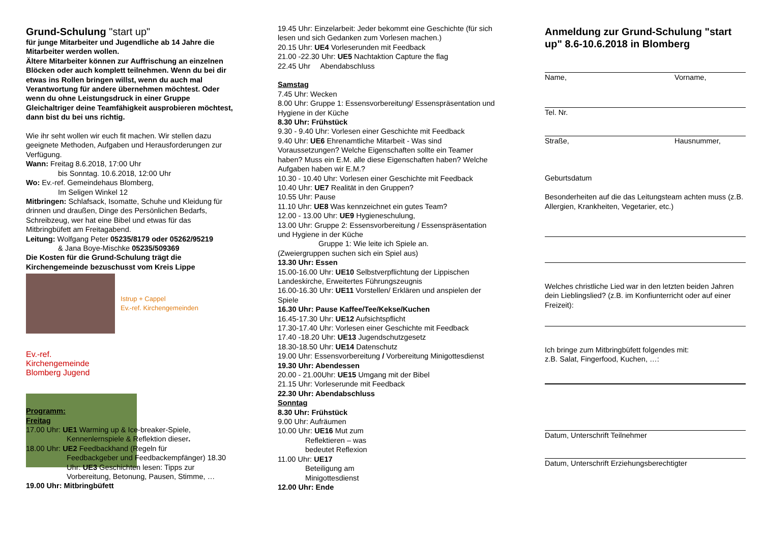Grund-Schulung "start up"
für junge Mitarbeiter und Jugendliche ab 14 Jahre die Mitarbeiter werden wollen.
Ältere Mitarbeiter können zur Auffrischung an einzelnen Blöcken oder auch komplett teilnehmen. Wenn du bei dir etwas ins Rollen bringen willst, wenn du auch mal Verantwortung für andere übernehmen möchtest. Oder wenn du ohne Leistungsdruck in einer Gruppe Gleichaltriger deine Teamfähigkeit ausprobieren möchtest, dann bist du bei uns richtig.
Wie ihr seht wollen wir euch fit machen. Wir stellen dazu geeignete Methoden, Aufgaben und Herausforderungen zur Verfügung.
Wann: Freitag 8.6.2018, 17:00 Uhr
bis Sonntag. 10.6.2018, 12:00 Uhr
Wo: Ev.-ref. Gemeindehaus Blomberg,
Im Seligen Winkel 12
Mitbringen: Schlafsack, Isomatte, Schuhe und Kleidung für drinnen und draußen, Dinge des Persönlichen Bedarfs, Schreibzeug, wer hat eine Bibel und etwas für das Mitbringbüfett am Freitagabend.
Leitung: Wolfgang Peter 05235/8179 oder 05262/95219
& Jana Boye-Mischke 05235/509369
Die Kosten für die Grund-Schulung trägt die Kirchengemeinde bezuschusst vom Kreis Lippe
Istrup + Cappel
Ev.-ref. Kirchengemeinden
Ev.-ref. Kirchengemeinde Blomberg Jugend
Programm:
Freitag
17.00 Uhr: UE1 Warming up & Ice-breaker-Spiele,
Kennenlernspiele & Reflektion dieser.
18.00 Uhr: UE2 Feedbackhand (Regeln für
Feedbackgeber und Feedbackempfänger) 18.30 Uhr: UE3 Geschichten lesen: Tipps zur Vorbereitung, Betonung, Pausen, Stimme, …
19.00 Uhr: Mitbringbüfett
19.45 Uhr: Einzelarbeit: Jeder bekommt eine Geschichte (für sich lesen und sich Gedanken zum Vorlesen machen.)
20.15 Uhr: UE4 Vorleserunden mit Feedback
21.00 -22.30 Uhr: UE5 Nachtaktion Capture the flag
22.45 Uhr Abendabschluss
Samstag
7.45 Uhr: Wecken
8.00 Uhr: Gruppe 1: Essensvorbereitung/ Essenspräsentation und Hygiene in der Küche
8.30 Uhr: Frühstück
9.30 - 9.40 Uhr: Vorlesen einer Geschichte mit Feedback
9.40 Uhr: UE6 Ehrenamtliche Mitarbeit - Was sind Voraussetzungen? Welche Eigenschaften sollte ein Teamer haben? Muss ein E.M. alle diese Eigenschaften haben? Welche Aufgaben haben wir E.M.?
10.30 - 10.40 Uhr: Vorlesen einer Geschichte mit Feedback
10.40 Uhr: UE7 Realität in den Gruppen?
10.55 Uhr: Pause
11.10 Uhr: UE8 Was kennzeichnet ein gutes Team?
12.00 - 13.00 Uhr: UE9 Hygieneschulung,
13.00 Uhr: Gruppe 2: Essensvorbereitung / Essenspräsentation und Hygiene in der Küche
Gruppe 1: Wie leite ich Spiele an.
(Zweiergruppen suchen sich ein Spiel aus)
13.30 Uhr: Essen
15.00-16.00 Uhr: UE10 Selbstverpflichtung der Lippischen Landeskirche, Erweitertes Führungszeugnis
16.00-16.30 Uhr: UE11 Vorstellen/ Erklären und anspielen der Spiele
16.30 Uhr: Pause Kaffee/Tee/Kekse/Kuchen
16.45-17.30 Uhr: UE12 Aufsichtspflicht
17.30-17.40 Uhr: Vorlesen einer Geschichte mit Feedback
17.40 -18.20 Uhr: UE13 Jugendschutzgesetz
18.30-18.50 Uhr: UE14 Datenschutz
19.00 Uhr: Essensvorbereitung / Vorbereitung Minigottesdienst
19.30 Uhr: Abendessen
20.00 - 21.00Uhr: UE15 Umgang mit der Bibel
21.15 Uhr: Vorleserunde mit Feedback
22.30 Uhr: Abendabschluss
Sonntag
8.30 Uhr: Frühstück
9.00 Uhr: Aufräumen
10.00 Uhr: UE16 Mut zum
Reflektieren – was
bedeutet Reflexion
11.00 Uhr: UE17
Beteiligung am
Minigottesdienst
12.00 Uhr: Ende
Anmeldung zur Grund-Schulung "start up" 8.6-10.6.2018 in Blomberg
Name, Vorname,
Tel. Nr.
Straße, Hausnummer,
Geburtsdatum
Besonderheiten auf die das Leitungsteam achten muss (z.B. Allergien, Krankheiten, Vegetarier, etc.)
Welches christliche Lied war in den letzten beiden Jahren dein Lieblingslied? (z.B. im Konfiunterricht oder auf einer Freizeit):
Ich bringe zum Mitbringbüfett folgendes mit:
z.B. Salat, Fingerfood, Kuchen, …:
Datum, Unterschrift Teilnehmer
Datum, Unterschrift Erziehungsberechtigter